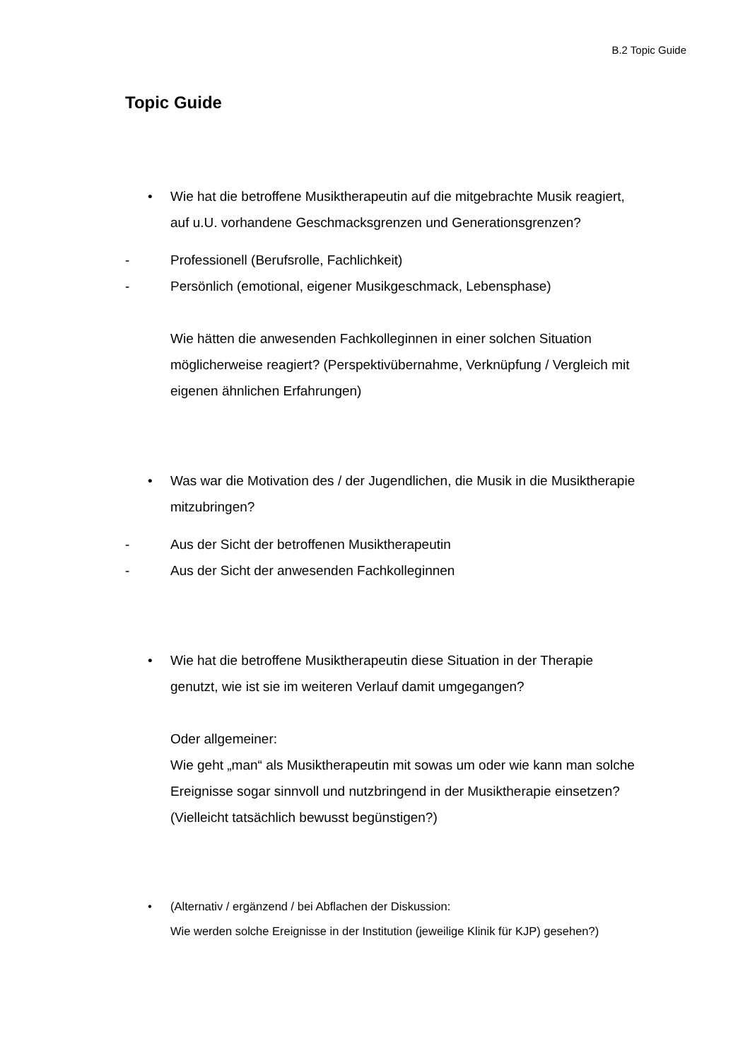B.2 Topic Guide
Topic Guide
• Wie hat die betroffene Musiktherapeutin auf die mitgebrachte Musik reagiert, auf u.U. vorhandene Geschmacksgrenzen und Generationsgrenzen?
- Professionell (Berufsrolle, Fachlichkeit)
- Persönlich (emotional, eigener Musikgeschmack, Lebensphase)
Wie hätten die anwesenden Fachkolleginnen in einer solchen Situation möglicherweise reagiert? (Perspektivübernahme, Verknüpfung / Vergleich mit eigenen ähnlichen Erfahrungen)
• Was war die Motivation des / der Jugendlichen, die Musik in die Musiktherapie mitzubringen?
- Aus der Sicht der betroffenen Musiktherapeutin
- Aus der Sicht der anwesenden Fachkolleginnen
• Wie hat die betroffene Musiktherapeutin diese Situation in der Therapie genutzt, wie ist sie im weiteren Verlauf damit umgegangen?
Oder allgemeiner:
Wie geht „man“ als Musiktherapeutin mit sowas um oder wie kann man solche Ereignisse sogar sinnvoll und nutzbringend in der Musiktherapie einsetzen? (Vielleicht tatsächlich bewusst begünstigen?)
• (Alternativ / ergänzend / bei Abflachen der Diskussion:
Wie werden solche Ereignisse in der Institution (jeweilige Klinik für KJP) gesehen?)